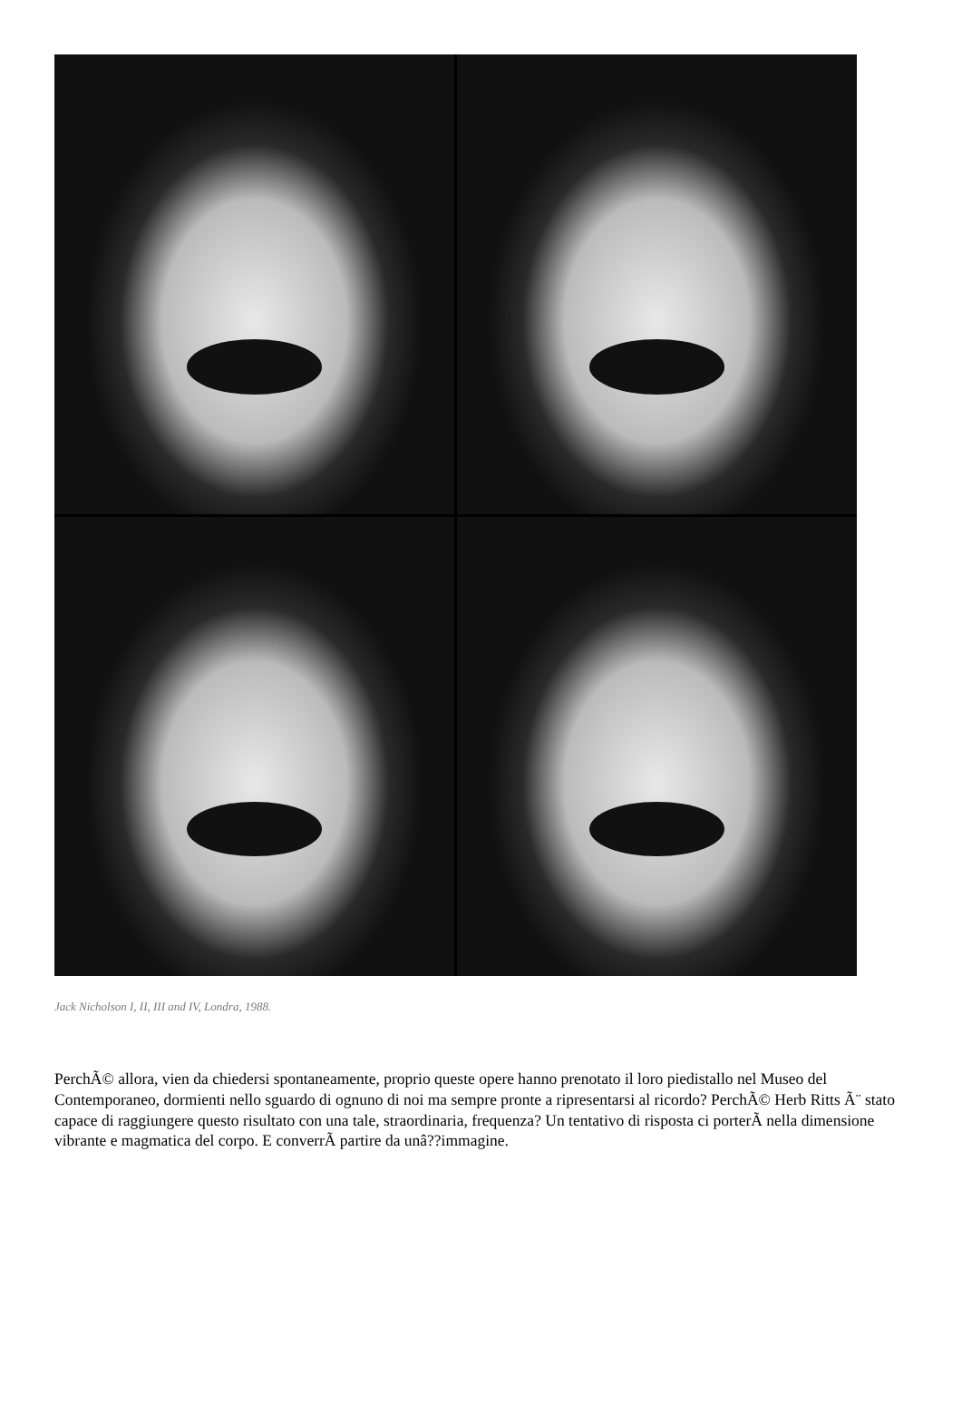Jack Nicholson I, II, III and IV, Londra, 1988.
PerchÃ© allora, vien da chiedersi spontaneamente, proprio queste opere hanno prenotato il loro piedistallo nel Museo del Contemporaneo, dormienti nello sguardo di ognuno di noi ma sempre pronte a ripresentarsi al ricordo? PerchÃ© Herb Ritts Ã¨ stato capace di raggiungere questo risultato con una tale, straordinaria, frequenza? Un tentativo di risposta ci porterÃ nella dimensione vibrante e magmatica del corpo. E converrÃ partire da unâ??immagine.